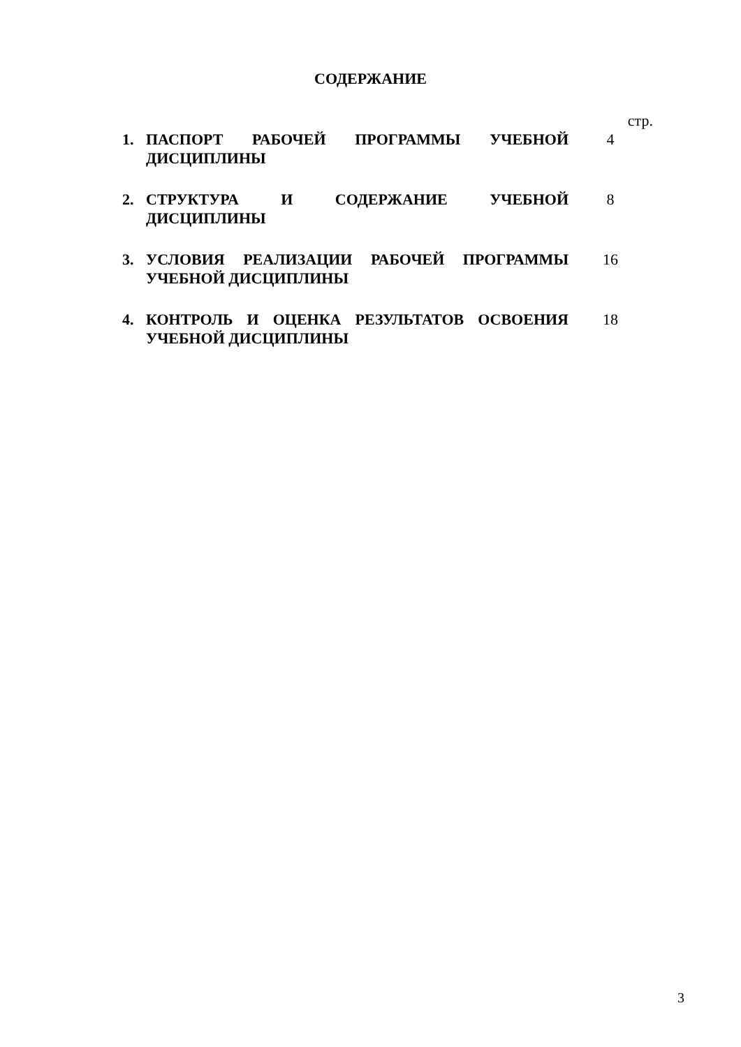СОДЕРЖАНИЕ
стр.
1. ПАСПОРТ РАБОЧЕЙ ПРОГРАММЫ УЧЕБНОЙ ДИСЦИПЛИНЫ 4
2. СТРУКТУРА И СОДЕРЖАНИЕ УЧЕБНОЙ ДИСЦИПЛИНЫ 8
3. УСЛОВИЯ РЕАЛИЗАЦИИ РАБОЧЕЙ ПРОГРАММЫ УЧЕБНОЙ ДИСЦИПЛИНЫ
16
4. КОНТРОЛЬ И ОЦЕНКА РЕЗУЛЬТАТОВ ОСВОЕНИЯ УЧЕБНОЙ ДИСЦИПЛИНЫ
18
3